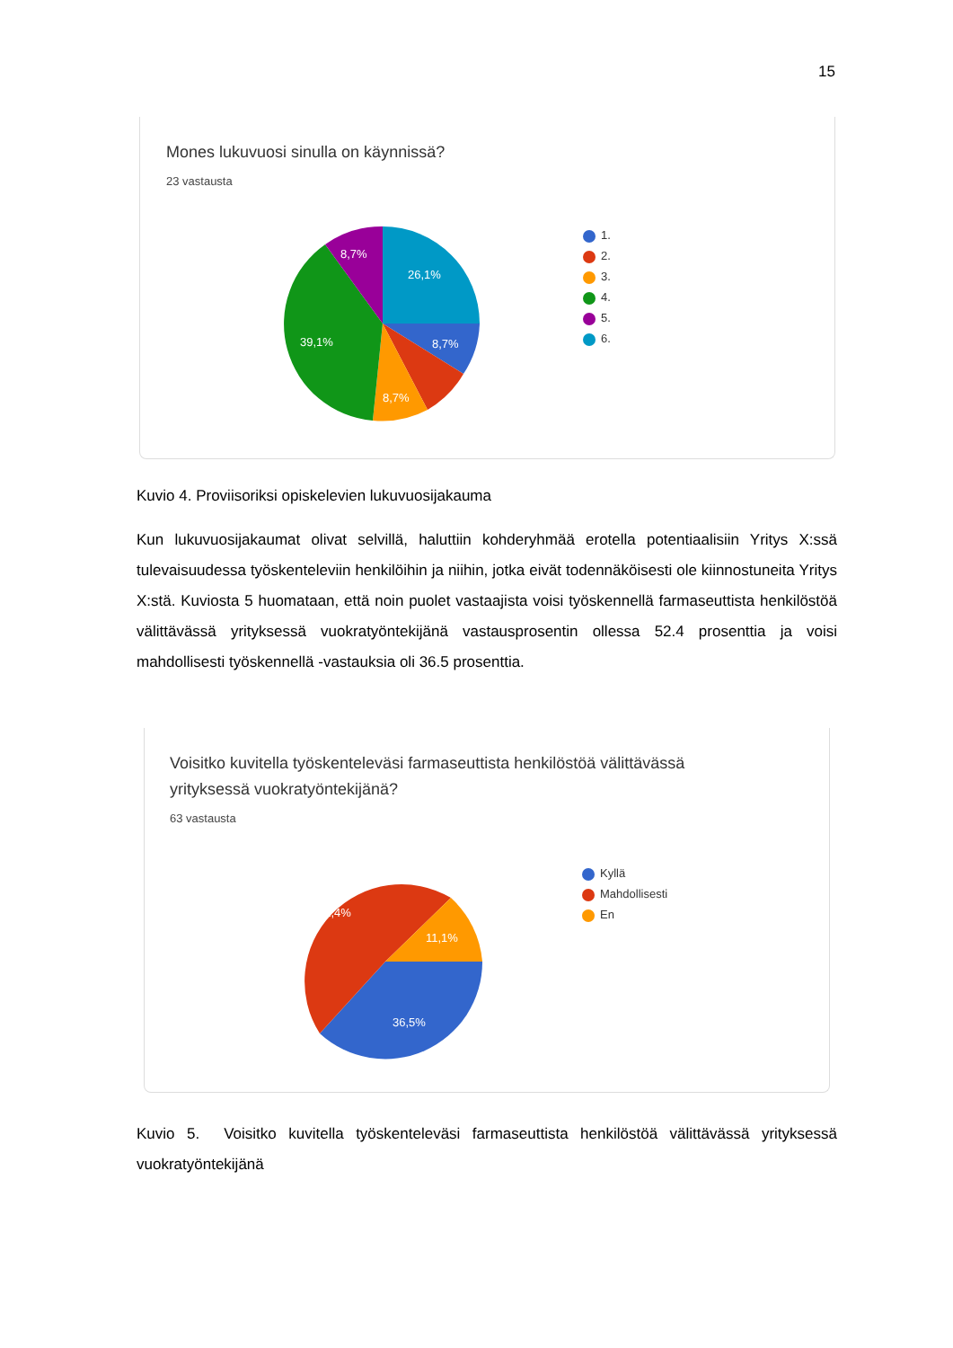15
Mones lukuvuosi sinulla on käynnissä?
23 vastausta
26,1%
8,7%
8,7%
39,1%
8,7%
1.
2.
3.
4.
5.
6.
Kuvio 4. Proviisoriksi opiskelevien lukuvuosijakauma
Kun lukuvuosijakaumat olivat selvillä, haluttiin kohderyhmää erotella potentiaalisiin Yritys X:ssä tulevaisuudessa työskenteleviin henkilöihin ja niihin, jotka eivät todennäköisesti ole kiinnostuneita Yritys X:stä. Kuviosta 5 huomataan, että noin puolet vastaajista voisi työskennellä farmaseuttista henkilöstöä välittävässä yrityksessä vuokratyöntekijänä vastausprosentin ollessa 52.4 prosenttia ja voisi mahdollisesti työskennellä -vastauksia oli 36.5 prosenttia.
Voisitko kuvitella työskenteleväsi farmaseuttista henkilöstöä välittävässä
yrityksessä vuokratyöntekijänä?
63 vastausta
52,4%
11,1%
36,5%
Kyllä
Mahdollisesti
En
Kuvio 5. Voisitko kuvitella työskenteleväsi farmaseuttista henkilöstöä välittävässä yrityksessä vuokratyöntekijänä